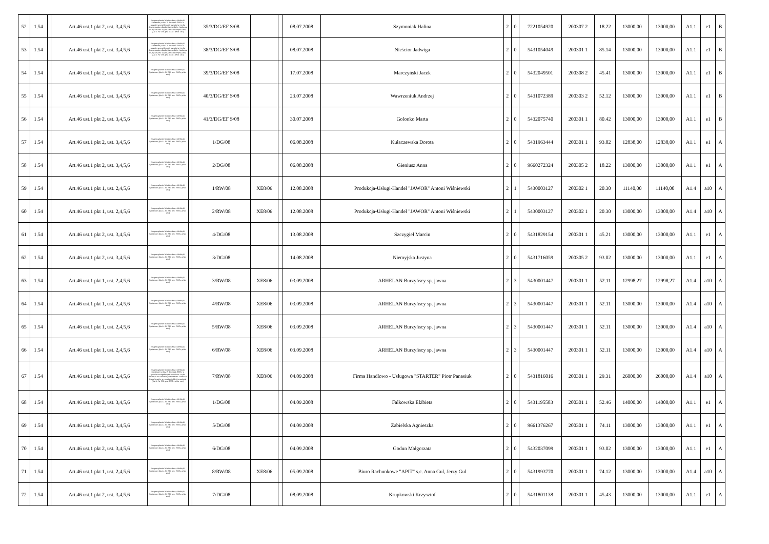| 52 | 1.54 | | Art.46 ust.1 pkt 2, ust. 3,4,5,6 | Rozporządzenie Ministra Pracy i Polityki Społecznej z dnia 21 listopada 2005r. w sprawie szczegółowych warunków i trybu dokonywania refundacji ze środków Funduszu Pracy kosztów wyposażenia lub doposażenia (Dz.U. Nr 236, poz. 2002 z późn. zm.) | | 35/3/DG/EF S/08 | | | 08.07.2008 | Szymoniak Halina | 2 | 0 | 7221054920 | 200307 2 | 18.22 | 13000,00 | 13000,00 | A1.1 | e1 | B |
| 53 | 1.54 | | Art.46 ust.1 pkt 2, ust. 3,4,5,6 | Rozporządzenie Ministra Pracy i Polityki Społecznej z dnia 21 listopada 2005r. w sprawie szczegółowych warunków i trybu dokonywania refundacji ze środków Funduszu Pracy kosztów wyposażenia lub doposażenia (Dz.U. Nr 236, poz. 2002 z późn. zm.) | | 38/3/DG/EF S/08 | | | 08.07.2008 | Nieścior Jadwiga | 2 | 0 | 5431054049 | 200301 1 | 85.14 | 13000,00 | 13000,00 | A1.1 | e1 | B |
| 54 | 1.54 | | Art.46 ust.1 pkt 2, ust. 3,4,5,6 | Rozporządzenie Ministra Pracy i Polityki Społecznej (Dz.U. Nr 236, poz. 2002 z późn. zm.) | | 39/3/DG/EF S/08 | | | 17.07.2008 | Marczyński Jacek | 2 | 0 | 5432049501 | 200308 2 | 45.41 | 13000,00 | 13000,00 | A1.1 | e1 | B |
| 55 | 1.54 | | Art.46 ust.1 pkt 2, ust. 3,4,5,6 | Rozporządzenie Ministra Pracy i Polityki Społecznej (Dz.U. Nr 236, poz. 2002 z późn. zm.) | | 40/3/DG/EF S/08 | | | 23.07.2008 | Wawrzeniuk Andrzej | 2 | 0 | 5431072389 | 200303 2 | 52.12 | 13000,00 | 13000,00 | A1.1 | e1 | B |
| 56 | 1.54 | | Art.46 ust.1 pkt 2, ust. 3,4,5,6 | Rozporządzenie Ministra Pracy i Polityki Społecznej (Dz.U. Nr 236, poz. 2002 z późn. zm.) | | 41/3/DG/EF S/08 | | | 30.07.2008 | Golonko Marta | 2 | 0 | 5432075740 | 200301 1 | 80.42 | 13000,00 | 13000,00 | A1.1 | e1 | B |
| 57 | 1.54 | | Art.46 ust.1 pkt 2, ust. 3,4,5,6 | Rozporządzenie Ministra Pracy i Polityki Społecznej (Dz.U. Nr 236, poz. 2002 z późn. zm.) | | 1/DG/08 | | | 06.08.2008 | Kułaczewska Dorota | 2 | 0 | 5431963444 | 200301 1 | 93.02 | 12838,00 | 12838,00 | A1.1 | e1 | A |
| 58 | 1.54 | | Art.46 ust.1 pkt 2, ust. 3,4,5,6 | Rozporządzenie Ministra Pracy i Polityki Społecznej (Dz.U. Nr 236, poz. 2002 z późn. zm.) | | 2/DG/08 | | | 06.08.2008 | Gieniusz Anna | 2 | 0 | 9660272324 | 200305 2 | 18.22 | 13000,00 | 13000,00 | A1.1 | e1 | A |
| 59 | 1.54 | | Art.46 ust.1 pkt 1, ust. 2,4,5,6 | Rozporządzenie Ministra Pracy i Polityki Społecznej (Dz.U. Nr 236, poz. 2002 z późn. zm.) | | 1/RW/08 | XE8/06 | | 12.08.2008 | Produkcja-Usługi-Handel "JAWOR" Antoni Wiśniewski | 2 | 1 | 5430003127 | 200302 1 | 20.30 | 11140,00 | 11140,00 | A1.4 | a10 | A |
| 60 | 1.54 | | Art.46 ust.1 pkt 1, ust. 2,4,5,6 | Rozporządzenie Ministra Pracy i Polityki Społecznej (Dz.U. Nr 236, poz. 2002 z późn. zm.) | | 2/RW/08 | XE8/06 | | 12.08.2008 | Produkcja-Usługi-Handel "JAWOR" Antoni Wiśniewski | 2 | 1 | 5430003127 | 200302 1 | 20.30 | 13000,00 | 13000,00 | A1.4 | a10 | A |
| 61 | 1.54 | | Art.46 ust.1 pkt 2, ust. 3,4,5,6 | Rozporządzenie Ministra Pracy i Polityki Społecznej (Dz.U. Nr 236, poz. 2002 z późn. zm.) | | 4/DG/08 | | | 13.08.2008 | Szczygieł Marcin | 2 | 0 | 5431829154 | 200301 1 | 45.21 | 13000,00 | 13000,00 | A1.1 | e1 | A |
| 62 | 1.54 | | Art.46 ust.1 pkt 2, ust. 3,4,5,6 | Rozporządzenie Ministra Pracy i Polityki Społecznej (Dz.U. Nr 236, poz. 2002 z późn. zm.) | | 3/DG/08 | | | 14.08.2008 | Niemyjska Justyna | 2 | 0 | 5431716059 | 200305 2 | 93.02 | 13000,00 | 13000,00 | A1.1 | e1 | A |
| 63 | 1.54 | | Art.46 ust.1 pkt 1, ust. 2,4,5,6 | Rozporządzenie Ministra Pracy i Polityki Społecznej (Dz.U. Nr 236, poz. 2002 z późn. zm.) | | 3/RW/08 | XE8/06 | | 03.09.2008 | ARHELAN Burzyńscy sp. jawna | 2 | 3 | 5430001447 | 200301 1 | 52.11 | 12998,27 | 12998,27 | A1.4 | a10 | A |
| 64 | 1.54 | | Art.46 ust.1 pkt 1, ust. 2,4,5,6 | Rozporządzenie Ministra Pracy i Polityki Społecznej (Dz.U. Nr 236, poz. 2002 z późn. zm.) | | 4/RW/08 | XE8/06 | | 03.09.2008 | ARHELAN Burzyńscy sp. jawna | 2 | 3 | 5430001447 | 200301 1 | 52.11 | 13000,00 | 13000,00 | A1.4 | a10 | A |
| 65 | 1.54 | | Art.46 ust.1 pkt 1, ust. 2,4,5,6 | Rozporządzenie Ministra Pracy i Polityki Społecznej (Dz.U. Nr 236, poz. 2002 z późn. zm.) | | 5/RW/08 | XE8/06 | | 03.09.2008 | ARHELAN Burzyńscy sp. jawna | 2 | 3 | 5430001447 | 200301 1 | 52.11 | 13000,00 | 13000,00 | A1.4 | a10 | A |
| 66 | 1.54 | | Art.46 ust.1 pkt 1, ust. 2,4,5,6 | Rozporządzenie Ministra Pracy i Polityki Społecznej (Dz.U. Nr 236, poz. 2002 z późn. zm.) | | 6/RW/08 | XE8/06 | | 03.09.2008 | ARHELAN Burzyńscy sp. jawna | 2 | 3 | 5430001447 | 200301 1 | 52.11 | 13000,00 | 13000,00 | A1.4 | a10 | A |
| 67 | 1.54 | | Art.46 ust.1 pkt 1, ust. 2,4,5,6 | Rozporządzenie Ministra Pracy i Polityki Społecznej z dnia 21 listopada 2005r. w sprawie szczegółowych warunków i trybu dokonywania refundacji ze środków Funduszu Pracy kosztów wyposażenia lub doposażenia (Dz.U. Nr 236, poz. 2002 z późn. zm.) | | 7/RW/08 | XE8/06 | | 04.09.2008 | Firma Handlowo - Usługowa "STARTER" Piotr Panasiuk | 2 | 0 | 5431816016 | 200301 1 | 29.31 | 26000,00 | 26000,00 | A1.4 | a10 | A |
| 68 | 1.54 | | Art.46 ust.1 pkt 2, ust. 3,4,5,6 | Rozporządzenie Ministra Pracy i Polityki Społecznej (Dz.U. Nr 236, poz. 2002 z późn. zm.) | | 1/DG/08 | | | 04.09.2008 | Falkowska Elżbieta | 2 | 0 | 5431195583 | 200301 1 | 52.46 | 14000,00 | 14000,00 | A1.1 | e1 | A |
| 69 | 1.54 | | Art.46 ust.1 pkt 2, ust. 3,4,5,6 | Rozporządzenie Ministra Pracy i Polityki Społecznej (Dz.U. Nr 236, poz. 2002 z późn. zm.) | | 5/DG/08 | | | 04.09.2008 | Zabielska Agnieszka | 2 | 0 | 9661376267 | 200301 1 | 74.11 | 13000,00 | 13000,00 | A1.1 | e1 | A |
| 70 | 1.54 | | Art.46 ust.1 pkt 2, ust. 3,4,5,6 | Rozporządzenie Ministra Pracy i Polityki Społecznej (Dz.U. Nr 236, poz. 2002 z późn. zm.) | | 6/DG/08 | | | 04.09.2008 | Godun Małgorzata | 2 | 0 | 5432037099 | 200301 1 | 93.02 | 13000,00 | 13000,00 | A1.1 | e1 | A |
| 71 | 1.54 | | Art.46 ust.1 pkt 1, ust. 2,4,5,6 | Rozporządzenie Ministra Pracy i Polityki Społecznej (Dz.U. Nr 236, poz. 2002 z późn. zm.) | | 8/RW/08 | XE8/06 | | 05.09.2008 | Biuro Rachunkowe "APIT" s.c. Anna Gul, Jerzy Gul | 2 | 0 | 5431993770 | 200301 1 | 74.12 | 13000,00 | 13000,00 | A1.4 | a10 | A |
| 72 | 1.54 | | Art.46 ust.1 pkt 2, ust. 3,4,5,6 | Rozporządzenie Ministra Pracy i Polityki Społecznej (Dz.U. Nr 236, poz. 2002 z późn. zm.) | | 7/DG/08 | | | 08.09.2008 | Krupkowski Krzysztof | 2 | 0 | 5431801138 | 200301 1 | 45.43 | 13000,00 | 13000,00 | A1.1 | e1 | A |